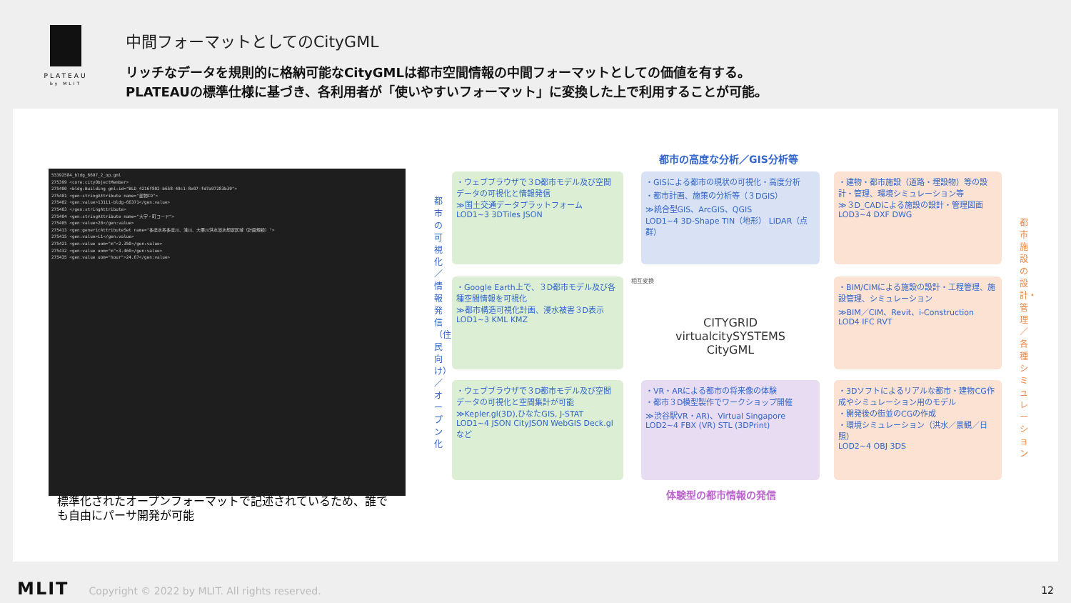PLATEAU
by MLIT
中間フォーマットとしてのCityGML
リッチなデータを規則的に格納可能なCityGMLは都市空間情報の中間フォーマットとしての価値を有する。
PLATEAUの標準仕様に基づき、各利用者が「使いやすいフォーマット」に変換した上で利用することが可能。
53392584_bldg_6697_2_op.gml
275399 <core:cityObjectMember>
275400 <bldg:Building gml:id="BLD_4216f802-b658-49c1-8e07-fd7a97283b39">
275401 <gen:stringAttribute name="建物ID">
275402 <gen:value>13111-bldg-66371</gen:value>
275403 </gen:stringAttribute>
275404 <gen:stringAttribute name="大字・町コード">
275405 <gen:value>20</gen:value>
275413 <gen:genericAttributeSet name="多摩水系多摩川、浅川、大栗川洪水浸水想定区域（計画規模）">
275415 <gen:value>L1</gen:value>
275421 <gen:value uom="m">2.350</gen:value>
275432 <gen:value uom="m">3.460</gen:value>
275435 <gen:value uom="hour">24.67</gen:value>
標準化されたオープンフォーマットで記述されているため、誰でも自由にパーサ開発が可能
都市の高度な分析／GIS分析等
・ウェブブラウザで３D都市モデル及び空間データの可視化と情報発信
≫国土交通データプラットフォーム
LOD1~3 3DTiles JSON
・GISによる都市の現状の可視化・高度分析
・都市計画、施策の分析等（３DGIS）
≫統合型GIS、ArcGIS、QGIS
LOD1~4 3D-Shape TIN（地形） LiDAR（点群）
・建物・都市施設（道路・埋設物）等の設計・管理、環境シミュレーション等
≫３D_CADによる施設の設計・管理図面
LOD3~4 DXF DWG
・Google Earth上で、３D都市モデル及び各種空間情報を可視化
≫都市構造可視化計画、浸水被害３D表示
LOD1~3 KML KMZ
CITYGRID virtualcitySYSTEMS CityGML
・BIM/CIMによる施設の設計・工程管理、施設管理、シミュレーション
≫BIM／CIM、Revit、i-Construction
LOD4 IFC RVT
・ウェブブラウザで３D都市モデル及び空間データの可視化と空間集計が可能
≫Kepler.gl(3D),ひなたGIS, J-STAT
LOD1~4 JSON CityJSON WebGIS Deck.glなど
・VR・ARによる都市の将来像の体験
・都市３D模型製作でワークショップ開催
≫渋谷駅VR・AR)、Virtual Singapore
LOD2~4 FBX (VR) STL (3DPrint)
・3Dソフトによるリアルな都市・建物CG作成やシミュレーション用のモデル
・開発後の街並のCGの作成
・環境シミュレーション（洪水／景観／日照）
LOD2~4 OBJ 3DS
体験型の都市情報の発信
都市の可視化／情報発信（住民向け）／オープン化
都市施設の設計・管理／各種シミュレーション
相互変換
MLIT Copyright © 2022 by MLIT. All rights reserved.
12